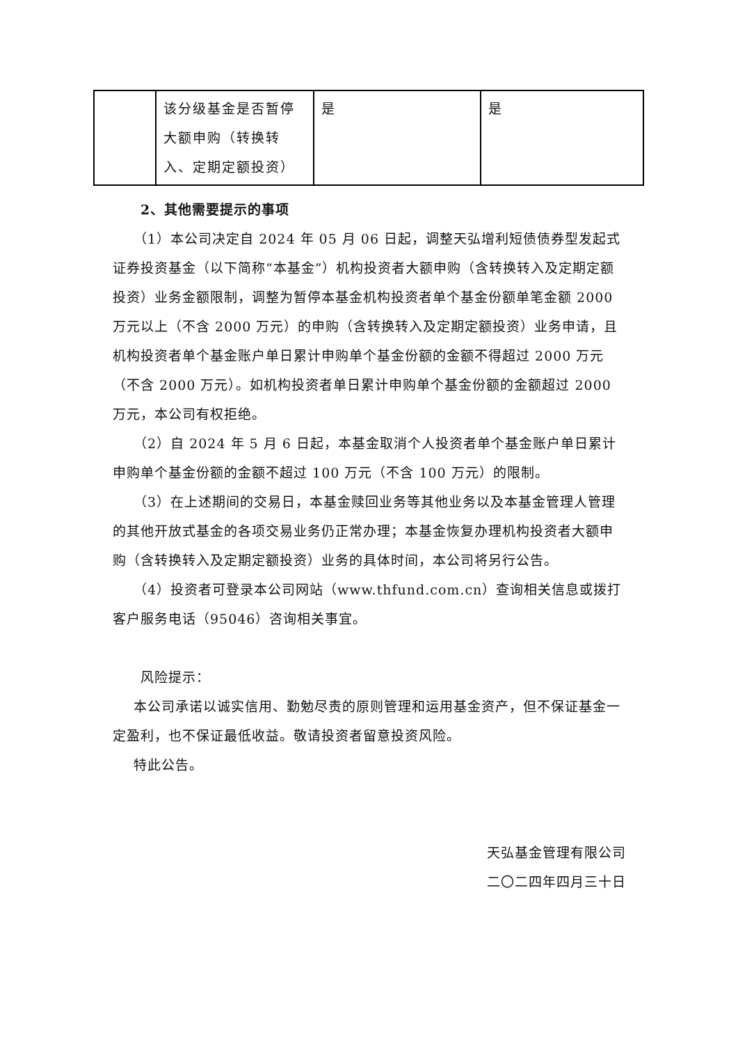| | 该分级基金是否暂停大额申购（转换转入、定期定额投资） | 是 | 是 |
2、其他需要提示的事项
（1）本公司决定自 2024 年 05 月 06 日起，调整天弘增利短债债券型发起式证券投资基金（以下简称“本基金”）机构投资者大额申购（含转换转入及定期定额投资）业务金额限制，调整为暂停本基金机构投资者单个基金份额单笔金额 2000 万元以上（不含 2000 万元）的申购（含转换转入及定期定额投资）业务申请，且机构投资者单个基金账户单日累计申购单个基金份额的金额不得超过 2000 万元（不含 2000 万元）。如机构投资者单日累计申购单个基金份额的金额超过 2000 万元，本公司有权拒绝。
（2）自 2024 年 5 月 6 日起，本基金取消个人投资者单个基金账户单日累计申购单个基金份额的金额不超过 100 万元（不含 100 万元）的限制。
（3）在上述期间的交易日，本基金赎回业务等其他业务以及本基金管理人管理的其他开放式基金的各项交易业务仍正常办理；本基金恢复办理机构投资者大额申购（含转换转入及定期定额投资）业务的具体时间，本公司将另行公告。
（4）投资者可登录本公司网站（www.thfund.com.cn）查询相关信息或拨打客户服务电话（95046）咨询相关事宜。
风险提示：
本公司承诺以诚实信用、勤勉尽责的原则管理和运用基金资产，但不保证基金一定盈利，也不保证最低收益。敬请投资者留意投资风险。
特此公告。
天弘基金管理有限公司
二〇二四年四月三十日